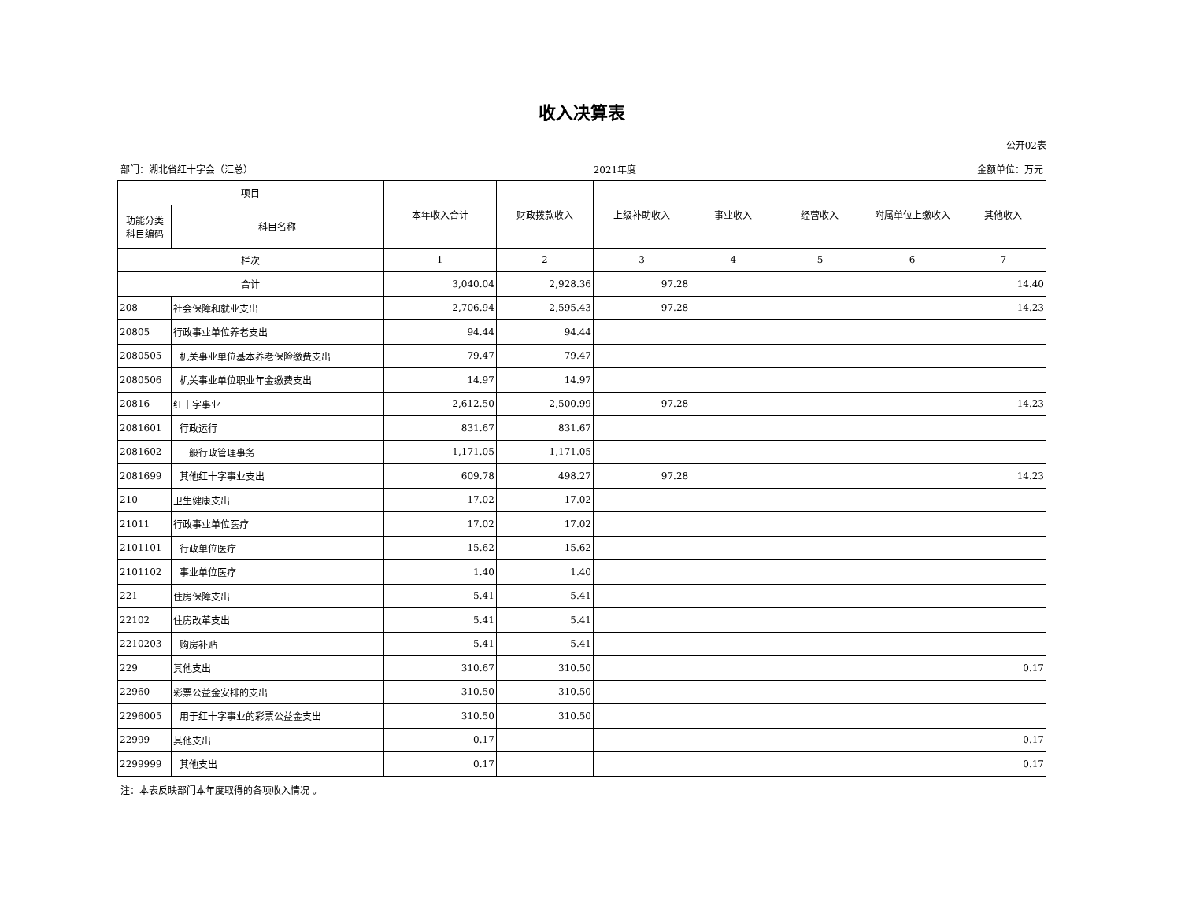收入决算表
公开02表
部门：湖北省红十字会（汇总） 2021年度 金额单位：万元
| 项目 | | 本年收入合计 | 财政拨款收入 | 上级补助收入 | 事业收入 | 经营收入 | 附属单位上缴收入 | 其他收入 |
| --- | --- | --- | --- | --- | --- | --- | --- | --- |
| 功能分类 科目编码 | 科目名称 | | | | | | | |
| 栏次 | | 1 | 2 | 3 | 4 | 5 | 6 | 7 |
| 合计 | | 3,040.04 | 2,928.36 | 97.28 | | | | 14.40 |
| 208 | 社会保障和就业支出 | 2,706.94 | 2,595.43 | 97.28 | | | | 14.23 |
| 20805 | 行政事业单位养老支出 | 94.44 | 94.44 | | | | | |
| 2080505 | 机关事业单位基本养老保险缴费支出 | 79.47 | 79.47 | | | | | |
| 2080506 | 机关事业单位职业年金缴费支出 | 14.97 | 14.97 | | | | | |
| 20816 | 红十字事业 | 2,612.50 | 2,500.99 | 97.28 | | | | 14.23 |
| 2081601 | 行政运行 | 831.67 | 831.67 | | | | | |
| 2081602 | 一般行政管理事务 | 1,171.05 | 1,171.05 | | | | | |
| 2081699 | 其他红十字事业支出 | 609.78 | 498.27 | 97.28 | | | | 14.23 |
| 210 | 卫生健康支出 | 17.02 | 17.02 | | | | | |
| 21011 | 行政事业单位医疗 | 17.02 | 17.02 | | | | | |
| 2101101 | 行政单位医疗 | 15.62 | 15.62 | | | | | |
| 2101102 | 事业单位医疗 | 1.40 | 1.40 | | | | | |
| 221 | 住房保障支出 | 5.41 | 5.41 | | | | | |
| 22102 | 住房改革支出 | 5.41 | 5.41 | | | | | |
| 2210203 | 购房补贴 | 5.41 | 5.41 | | | | | |
| 229 | 其他支出 | 310.67 | 310.50 | | | | | 0.17 |
| 22960 | 彩票公益金安排的支出 | 310.50 | 310.50 | | | | | |
| 2296005 | 用于红十字事业的彩票公益金支出 | 310.50 | 310.50 | | | | | |
| 22999 | 其他支出 | 0.17 | | | | | | 0.17 |
| 2299999 | 其他支出 | 0.17 | | | | | | 0.17 |
注：本表反映部门本年度取得的各项收入情况 。